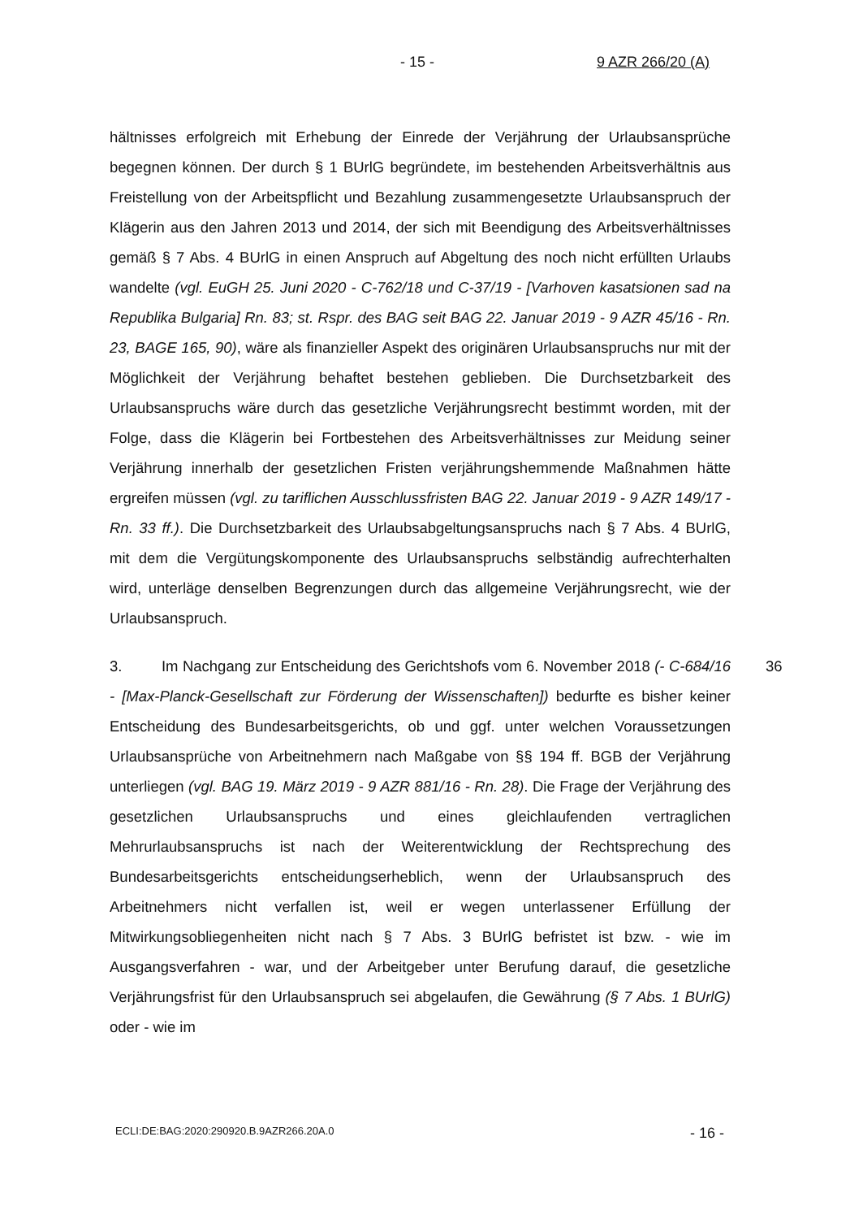- 15 - 9 AZR 266/20 (A)
hältnisses erfolgreich mit Erhebung der Einrede der Verjährung der Urlaubsansprüche begegnen können. Der durch § 1 BUrlG begründete, im bestehenden Arbeitsverhältnis aus Freistellung von der Arbeitspflicht und Bezahlung zusammengesetzte Urlaubsanspruch der Klägerin aus den Jahren 2013 und 2014, der sich mit Beendigung des Arbeitsverhältnisses gemäß § 7 Abs. 4 BUrlG in einen Anspruch auf Abgeltung des noch nicht erfüllten Urlaubs wandelte (vgl. EuGH 25. Juni 2020 - C-762/18 und C-37/19 - [Varhoven kasatsionen sad na Republika Bulgaria] Rn. 83; st. Rspr. des BAG seit BAG 22. Januar 2019 - 9 AZR 45/16 - Rn. 23, BAGE 165, 90), wäre als finanzieller Aspekt des originären Urlaubsanspruchs nur mit der Möglichkeit der Verjährung behaftet bestehen geblieben. Die Durchsetzbarkeit des Urlaubsanspruchs wäre durch das gesetzliche Verjährungsrecht bestimmt worden, mit der Folge, dass die Klägerin bei Fortbestehen des Arbeitsverhältnisses zur Meidung seiner Verjährung innerhalb der gesetzlichen Fristen verjährungshemmende Maßnahmen hätte ergreifen müssen (vgl. zu tariflichen Ausschlussfristen BAG 22. Januar 2019 - 9 AZR 149/17 - Rn. 33 ff.). Die Durchsetzbarkeit des Urlaubsabgeltungsanspruchs nach § 7 Abs. 4 BUrlG, mit dem die Vergütungskomponente des Urlaubsanspruchs selbständig aufrechterhalten wird, unterläge denselben Begrenzungen durch das allgemeine Verjährungsrecht, wie der Urlaubsanspruch.
36 3. Im Nachgang zur Entscheidung des Gerichtshofs vom 6. November 2018 (- C-684/16 - [Max-Planck-Gesellschaft zur Förderung der Wissenschaften]) bedurfte es bisher keiner Entscheidung des Bundesarbeitsgerichts, ob und ggf. unter welchen Voraussetzungen Urlaubsansprüche von Arbeitnehmern nach Maßgabe von §§ 194 ff. BGB der Verjährung unterliegen (vgl. BAG 19. März 2019 - 9 AZR 881/16 - Rn. 28). Die Frage der Verjährung des gesetzlichen Urlaubsanspruchs und eines gleichlaufenden vertraglichen Mehrurlaubsanspruchs ist nach der Weiterentwicklung der Rechtsprechung des Bundesarbeitsgerichts entscheidungserheblich, wenn der Urlaubsanspruch des Arbeitnehmers nicht verfallen ist, weil er wegen unterlassener Erfüllung der Mitwirkungsobliegenheiten nicht nach § 7 Abs. 3 BUrlG befristet ist bzw. - wie im Ausgangsverfahren - war, und der Arbeitgeber unter Berufung darauf, die gesetzliche Verjährungsfrist für den Urlaubsanspruch sei abgelaufen, die Gewährung (§ 7 Abs. 1 BUrlG) oder - wie im
ECLI:DE:BAG:2020:290920.B.9AZR266.20A.0 - 16 -